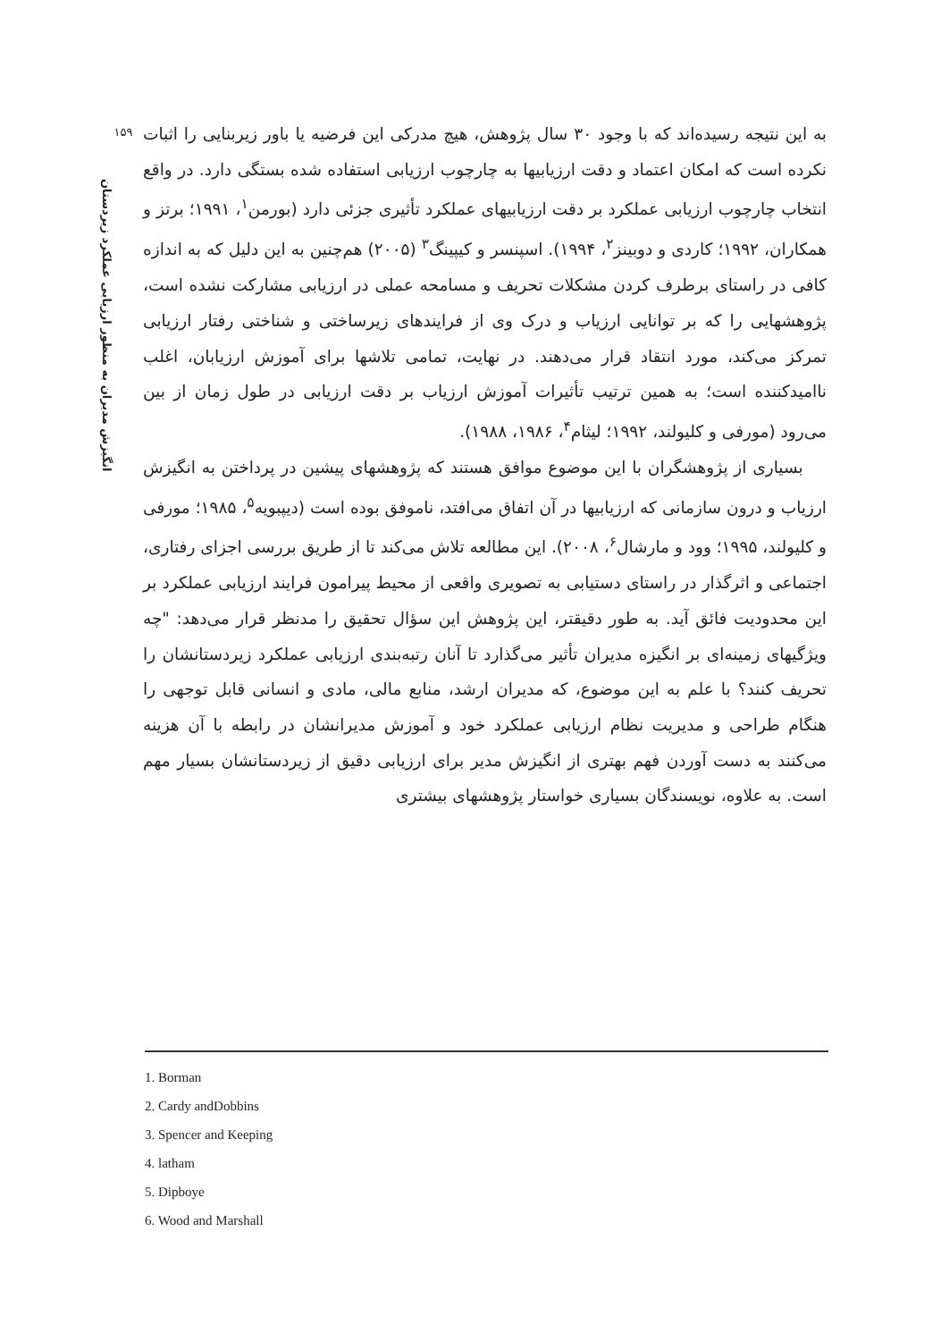۱۵۹
انگیزش مدیران به منظور ارزیابی عملکرد زیردستان
به این نتیجه رسیده‌اند که با وجود ۳۰ سال پژوهش، هیچ مدرکی این فرضیه یا باور زیربنایی را اثبات نکرده است که امکان اعتماد و دقت ارزیابیها به چارچوب ارزیابی استفاده شده بستگی دارد. در واقع انتخاب چارچوب ارزیابی عملکرد بر دقت ارزیابیهای عملکرد تأثیری جزئی دارد (بورمن<sup>۱</sup>، ۱۹۹۱؛ برتز و همکاران، ۱۹۹۲؛ کاردی و دوبینز<sup>۲</sup>، ۱۹۹۴). اسپنسر و کیپینگ<sup>۳</sup> (۲۰۰۵) هم‌چنین به این دلیل که به اندازه کافی در راستای برطرف کردن مشکلات تحریف و مسامحه عملی در ارزیابی مشارکت نشده است، پژوهشهایی را که بر توانایی ارزیاب و درک وی از فرایندهای زیرساختی و شناختی رفتار ارزیابی تمرکز می‌کند، مورد انتقاد قرار می‌دهند. در نهایت، تمامی تلاشها برای آموزش ارزیابان، اغلب ناامیدکننده است؛ به همین ترتیب تأثیرات آموزش ارزیاب بر دقت ارزیابی در طول زمان از بین می‌رود (مورفی و کلیولند، ۱۹۹۲؛ لیثام<sup>۴</sup>، ۱۹۸۶، ۱۹۸۸).
بسیاری از پژوهشگران با این موضوع موافق هستند که پژوهشهای پیشین در پرداختن به انگیزش ارزیاب و درون سازمانی که ارزیابیها در آن اتفاق می‌افتد، ناموفق بوده است (دیپبویه<sup>۵</sup>، ۱۹۸۵؛ مورفی و کلیولند، ۱۹۹۵؛ وود و مارشال<sup>۶</sup>، ۲۰۰۸). این مطالعه تلاش می‌کند تا از طریق بررسی اجزای رفتاری، اجتماعی و اثرگذار در راستای دستیابی به تصویری واقعی از محیط پیرامون فرایند ارزیابی عملکرد بر این محدودیت فائق آید. به طور دقیقتر، این پژوهش این سؤال تحقیق را مدنظر قرار می‌دهد: "چه ویژگیهای زمینه‌ای بر انگیزه مدیران تأثیر می‌گذارد تا آنان رتبه‌بندی ارزیابی عملکرد زیردستانشان را تحریف کنند؟ با علم به این موضوع، که مدیران ارشد، منابع مالی، مادی و انسانی قابل توجهی را هنگام طراحی و مدیریت نظام ارزیابی عملکرد خود و آموزش مدیرانشان در رابطه با آن هزینه می‌کنند به دست آوردن فهم بهتری از انگیزش مدیر برای ارزیابی دقیق از زیردستانشان بسیار مهم است. به علاوه، نویسندگان بسیاری خواستار پژوهشهای بیشتری
1. Borman
2. Cardy andDobbins
3. Spencer and Keeping
4. latham
5. Dipboye
6. Wood and Marshall